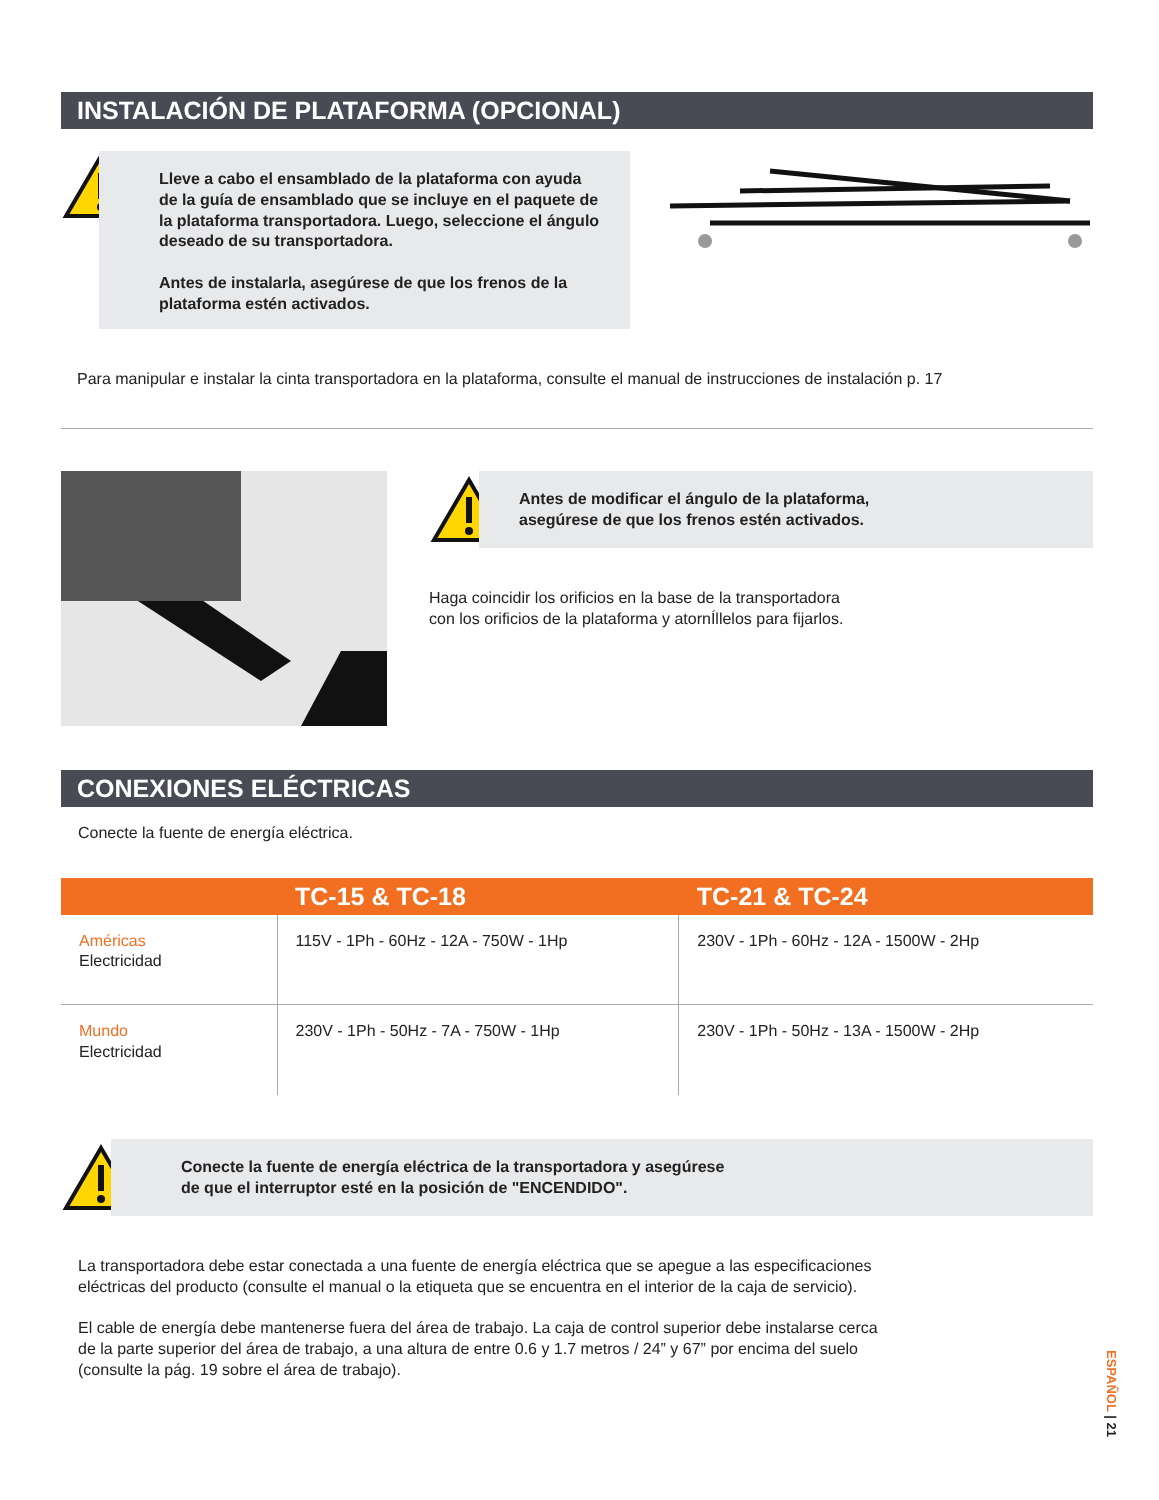INSTALACIÓN DE PLATAFORMA (OPCIONAL)
Lleve a cabo el ensamblado de la plataforma con ayuda de la guía de ensamblado que se incluye en el paquete de la plataforma transportadora. Luego, seleccione el ángulo deseado de su transportadora.
Antes de instalarla, asegúrese de que los frenos de la plataforma estén activados.
Para manipular e instalar la cinta transportadora en la plataforma, consulte el manual de instrucciones de instalación p. 17
Antes de modificar el ángulo de la plataforma,
asegúrese de que los frenos estén activados.
Haga coincidir los orificios en la base de la transportadora
con los orificios de la plataforma y atornÍllelos para fijarlos.
CONEXIONES ELÉCTRICAS
Conecte la fuente de energía eléctrica.
| | TC-15 & TC-18 | TC-21 & TC-24 |
| --- | --- | --- |
| Américas Electricidad | 115V - 1Ph - 60Hz - 12A - 750W - 1Hp | 230V - 1Ph - 60Hz - 12A - 1500W - 2Hp |
| Mundo Electricidad | 230V - 1Ph - 50Hz - 7A - 750W - 1Hp | 230V - 1Ph - 50Hz - 13A - 1500W - 2Hp |
Conecte la fuente de energía eléctrica de la transportadora y asegúrese
de que el interruptor esté en la posición de "ENCENDIDO".
La transportadora debe estar conectada a una fuente de energía eléctrica que se apegue a las especificaciones
eléctricas del producto (consulte el manual o la etiqueta que se encuentra en el interior de la caja de servicio).
El cable de energía debe mantenerse fuera del área de trabajo. La caja de control superior debe instalarse cerca
de la parte superior del área de trabajo, a una altura de entre 0.6 y 1.7 metros / 24” y 67” por encima del suelo
(consulte la pág. 19 sobre el área de trabajo).
ESPAÑOL | 21